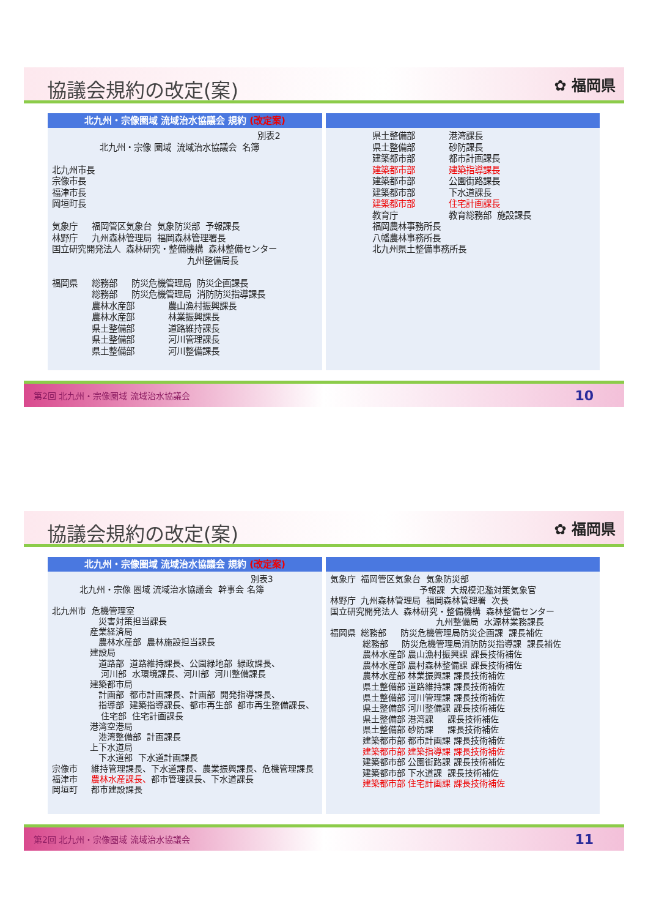協議会規約の改定(案)
✿ 福岡県
北九州・宗像圏域 流域治水協議会 規約 (改定案)
別表2 北九州・宗像 圏域 流域治水協議会 名簿 北九州市長 宗像市長 福津市長 岡垣町長 気象庁 福岡管区気象台 気象防災部 予報課長 林野庁 九州森林管理局 福岡森林管理署長 国立研究開発法人 森林研究・整備機構 森林整備センター 九州整備局長 福岡県 総務部 防災危機管理局 防災企画課長 総務部 防災危機管理局 消防防災指導課長 農林水産部 農山漁村振興課長 農林水産部 林業振興課長 県土整備部 道路維持課長 県土整備部 河川管理課長 県土整備部 河川整備課長
県土整備部 港湾課長 県土整備部 砂防課長 建築都市部 都市計画課長 建築都市部 建築指導課長 建築都市部 公園街路課長 建築都市部 下水道課長 建築都市部 住宅計画課長 教育庁 教育総務部 施設課長 福岡農林事務所長 八幡農林事務所長 北九州県土整備事務所長
第2回 北九州・宗像圏域 流域治水協議会 10
協議会規約の改定(案)
✿ 福岡県
北九州・宗像圏域 流域治水協議会 規約 (改定案)
別表3 北九州・宗像 圏域 流域治水協議会 幹事会 名簿 北九州市 危機管理室 災害対策担当課長 産業経済局 農林水産部 農林施設担当課長 建設局 道路部 道路維持課長、公園緑地部 緑政課長、 河川部 水環境課長、河川部 河川整備課長 建築都市局 計画部 都市計画課長、計画部 開発指導課長、 指導部 建築指導課長、都市再生部 都市再生整備課長、 住宅部 住宅計画課長 港湾空港局 港湾整備部 計画課長 上下水道局 下水道部 下水道計画課長 宗像市 維持管理課長、下水道課長、農業振興課長、危機管理課長 福津市 農林水産課長、都市管理課長、下水道課長 岡垣町 都市建設課長
気象庁 福岡管区気象台 気象防災部 予報課 大規模氾濫対策気象官 林野庁 九州森林管理局 福岡森林管理署 次長 国立研究開発法人 森林研究・整備機構 森林整備センター 九州整備局 水源林業務課長 福岡県 総務部 防災危機管理局防災企画課 課長補佐 総務部 防災危機管理局消防防災指導課 課長補佐 農林水産部 農山漁村振興課 課長技術補佐 農林水産部 農村森林整備課 課長技術補佐 農林水産部 林業振興課 課長技術補佐 県土整備部 道路維持課 課長技術補佐 県土整備部 河川管理課 課長技術補佐 県土整備部 河川整備課 課長技術補佐 県土整備部 港湾課 課長技術補佐 県土整備部 砂防課 課長技術補佐 建築都市部 都市計画課 課長技術補佐 建築都市部 建築指導課 課長技術補佐 建築都市部 公園街路課 課長技術補佐 建築都市部 下水道課 課長技術補佐 建築都市部 住宅計画課 課長技術補佐
第2回 北九州・宗像圏域 流域治水協議会 11